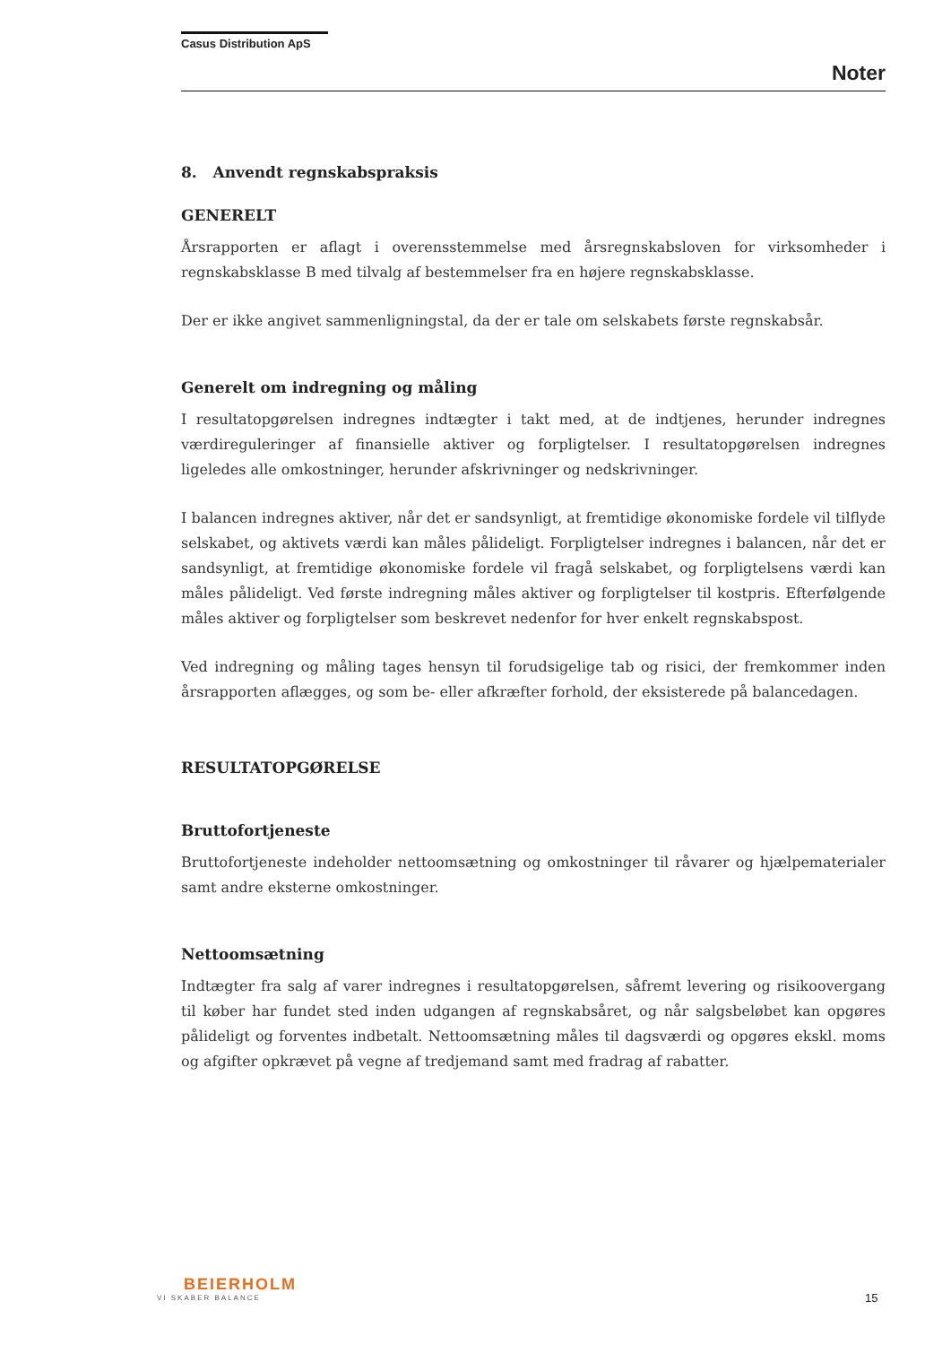Casus Distribution ApS
Noter
8. Anvendt regnskabspraksis
GENERELT
Årsrapporten er aflagt i overensstemmelse med årsregnskabsloven for virksomheder i regnskabsklasse B med tilvalg af bestemmelser fra en højere regnskabsklasse.
Der er ikke angivet sammenligningstal, da der er tale om selskabets første regnskabsår.
Generelt om indregning og måling
I resultatopgørelsen indregnes indtægter i takt med, at de indtjenes, herunder indregnes værdireguleringer af finansielle aktiver og forpligtelser. I resultatopgørelsen indregnes ligeledes alle omkostninger, herunder afskrivninger og nedskrivninger.
I balancen indregnes aktiver, når det er sandsynligt, at fremtidige økonomiske fordele vil tilflyde selskabet, og aktivets værdi kan måles pålideligt. Forpligtelser indregnes i balancen, når det er sandsynligt, at fremtidige økonomiske fordele vil fragå selskabet, og forpligtelsens værdi kan måles pålideligt. Ved første indregning måles aktiver og forpligtelser til kostpris. Efterfølgende måles aktiver og forpligtelser som beskrevet nedenfor for hver enkelt regnskabspost.
Ved indregning og måling tages hensyn til forudsigelige tab og risici, der fremkommer inden årsrapporten aflægges, og som be- eller afkræfter forhold, der eksisterede på balancedagen.
RESULTATOPGØRELSE
Bruttofortjeneste
Bruttofortjeneste indeholder nettoomsætning og omkostninger til råvarer og hjælpematerialer samt andre eksterne omkostninger.
Nettoomsætning
Indtægter fra salg af varer indregnes i resultatopgørelsen, såfremt levering og risikoovergang til køber har fundet sted inden udgangen af regnskabsåret, og når salgsbeløbet kan opgøres pålideligt og forventes indbetalt. Nettoomsætning måles til dagsværdi og opgøres ekskl. moms og afgifter opkrævet på vegne af tredjemand samt med fradrag af rabatter.
BEIERHOLM
VI SKABER BALANCE
15